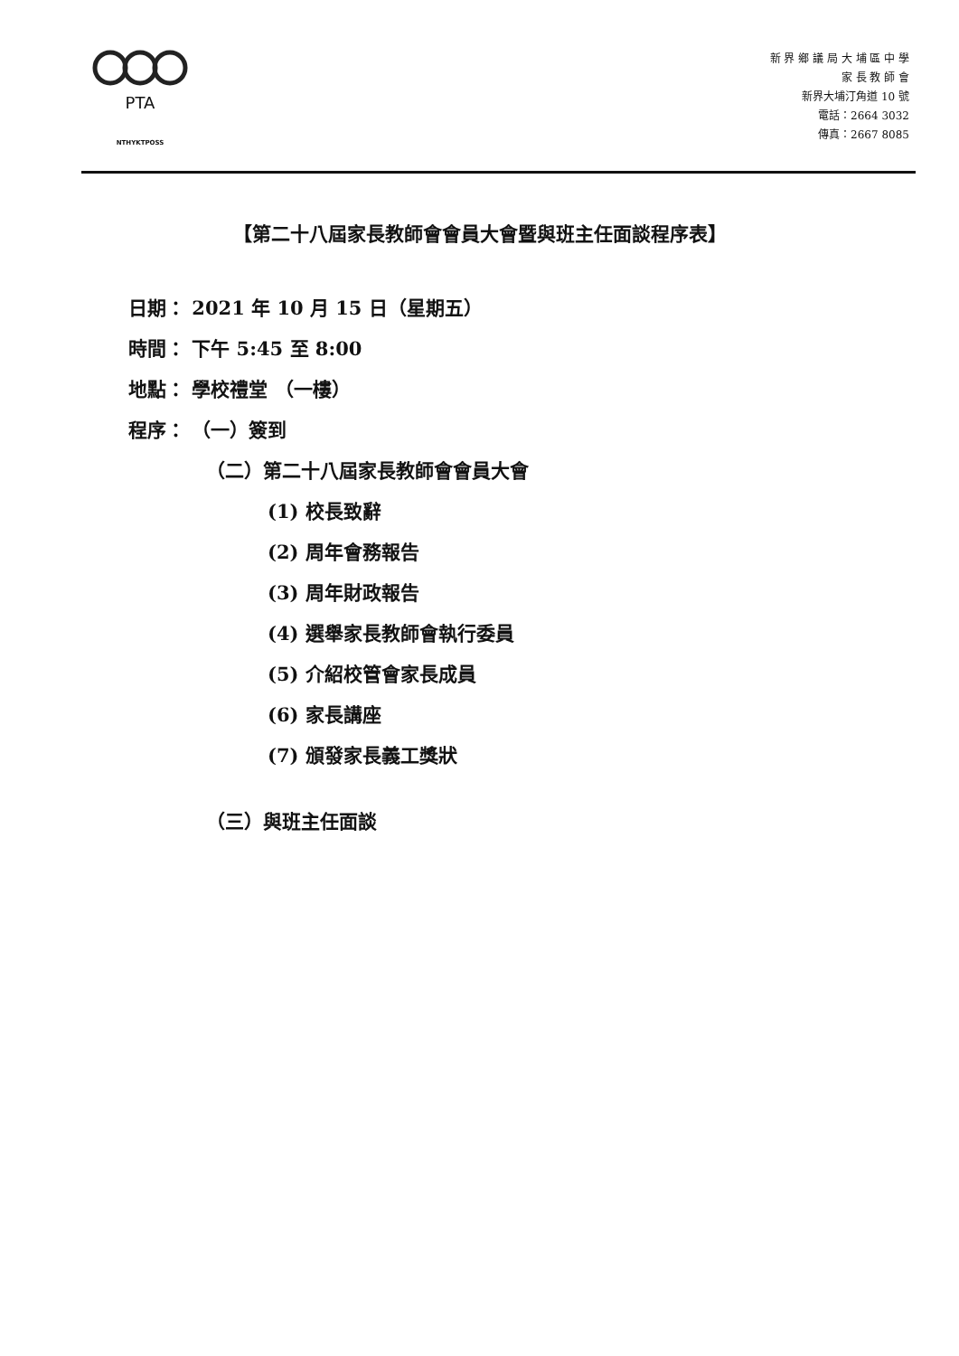PTA
NTHYKTPOSS
新 界 鄉 議 局 大 埔 區 中 學
家 長 教 師 會
新界大埔汀角道 10 號
電話：2664 3032
傳真：2667 8085
【第二十八屆家長教師會會員大會暨與班主任面談程序表】
日期： 2021 年 10 月 15 日（星期五）
時間： 下午 5:45 至 8:00
地點： 學校禮堂 （一樓）
程序： （一）簽到
（二）第二十八屆家長教師會會員大會
(1) 校長致辭
(2) 周年會務報告
(3) 周年財政報告
(4) 選舉家長教師會執行委員
(5) 介紹校管會家長成員
(6) 家長講座
(7) 頒發家長義工獎狀
（三）與班主任面談